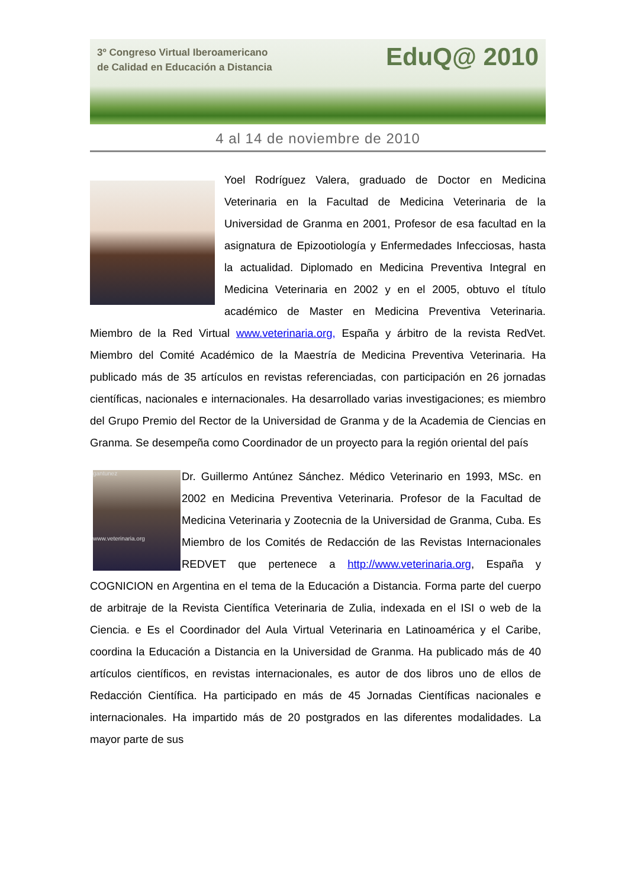3º Congreso Virtual Iberoamericano
de Calidad en Educación a Distancia
EduQ@ 2010
4 al 14 de noviembre de 2010
Yoel Rodríguez Valera, graduado de Doctor en Medicina Veterinaria en la Facultad de Medicina Veterinaria de la Universidad de Granma en 2001, Profesor de esa facultad en la asignatura de Epizootiología y Enfermedades Infecciosas, hasta la actualidad. Diplomado en Medicina Preventiva Integral en Medicina Veterinaria en 2002 y en el 2005, obtuvo el título académico de Master en Medicina Preventiva Veterinaria. Miembro de la Red Virtual www.veterinaria.org, España y árbitro de la revista RedVet. Miembro del Comité Académico de la Maestría de Medicina Preventiva Veterinaria. Ha publicado más de 35 artículos en revistas referenciadas, con participación en 26 jornadas científicas, nacionales e internacionales. Ha desarrollado varias investigaciones; es miembro del Grupo Premio del Rector de la Universidad de Granma y de la Academia de Ciencias en Granma. Se desempeña como Coordinador de un proyecto para la región oriental del país
gantunez
www.veterinaria.org
Dr. Guillermo Antúnez Sánchez. Médico Veterinario en 1993, MSc. en 2002 en Medicina Preventiva Veterinaria. Profesor de la Facultad de Medicina Veterinaria y Zootecnia de la Universidad de Granma, Cuba. Es Miembro de los Comités de Redacción de las Revistas Internacionales REDVET que pertenece a http://www.veterinaria.org, España y COGNICION en Argentina en el tema de la Educación a Distancia. Forma parte del cuerpo de arbitraje de la Revista Científica Veterinaria de Zulia, indexada en el ISI o web de la Ciencia. e Es el Coordinador del Aula Virtual Veterinaria en Latinoamérica y el Caribe, coordina la Educación a Distancia en la Universidad de Granma. Ha publicado más de 40 artículos científicos, en revistas internacionales, es autor de dos libros uno de ellos de Redacción Científica. Ha participado en más de 45 Jornadas Científicas nacionales e internacionales. Ha impartido más de 20 postgrados en las diferentes modalidades. La mayor parte de sus